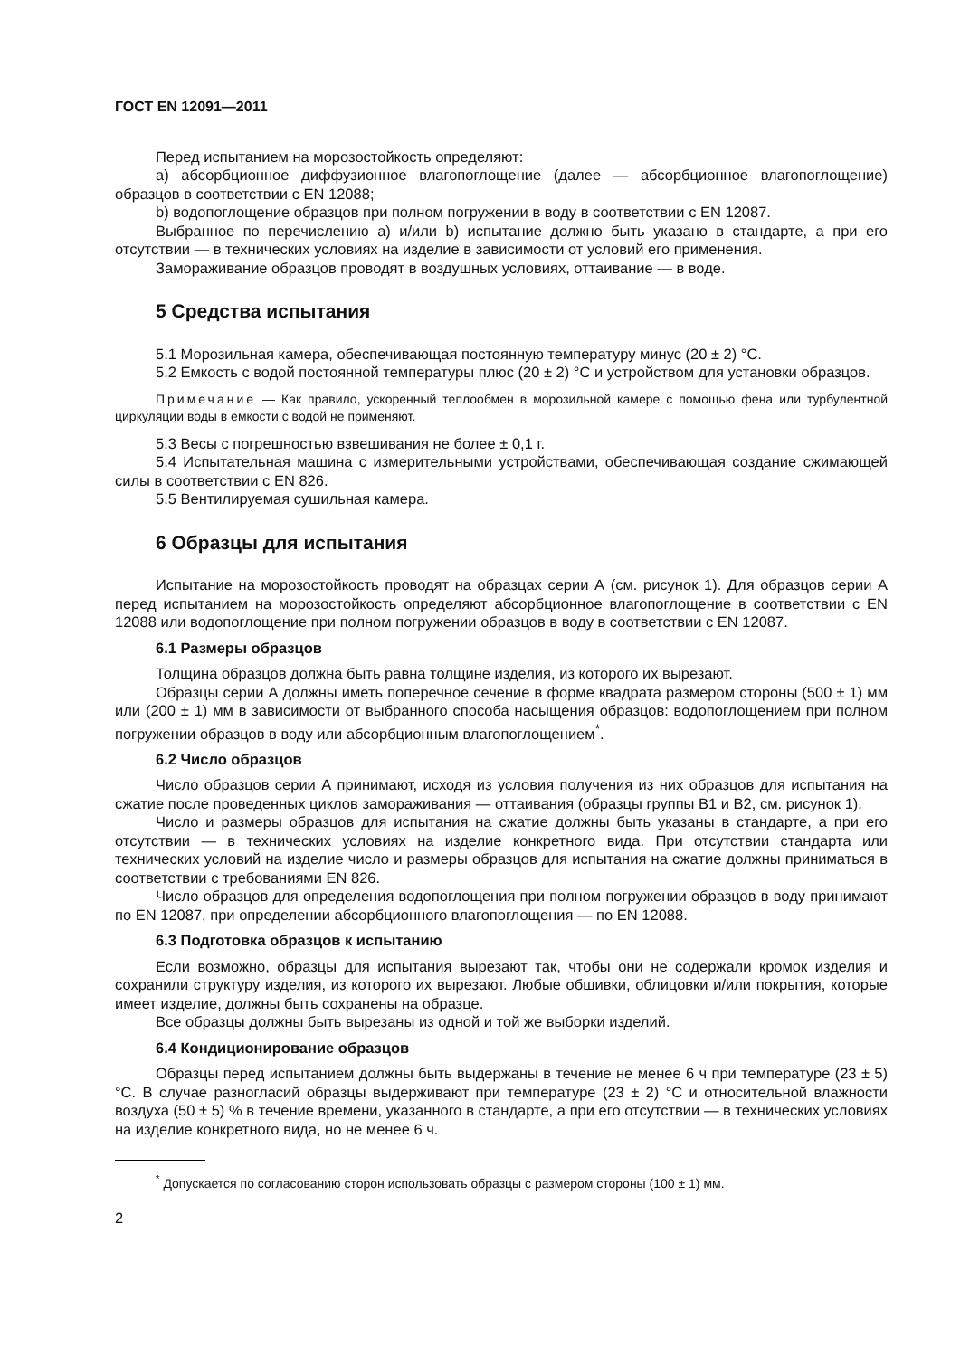ГОСТ EN 12091—2011
Перед испытанием на морозостойкость определяют:
а) абсорбционное диффузионное влагопоглощение (далее — абсорбционное влагопоглощение) образцов в соответствии с EN 12088;
b) водопоглощение образцов при полном погружении в воду в соответствии с EN 12087.
Выбранное по перечислению а) и/или b) испытание должно быть указано в стандарте, а при его отсутствии — в технических условиях на изделие в зависимости от условий его применения.
Замораживание образцов проводят в воздушных условиях, оттаивание — в воде.
5 Средства испытания
5.1 Морозильная камера, обеспечивающая постоянную температуру минус (20 ± 2) °С.
5.2 Емкость с водой постоянной температуры плюс (20 ± 2) °С и устройством для установки образцов.
Примечание — Как правило, ускоренный теплообмен в морозильной камере с помощью фена или турбулентной циркуляции воды в емкости с водой не применяют.
5.3 Весы с погрешностью взвешивания не более ± 0,1 г.
5.4 Испытательная машина с измерительными устройствами, обеспечивающая создание сжимающей силы в соответствии с EN 826.
5.5 Вентилируемая сушильная камера.
6 Образцы для испытания
Испытание на морозостойкость проводят на образцах серии А (см. рисунок 1). Для образцов серии А перед испытанием на морозостойкость определяют абсорбционное влагопоглощение в соответствии с EN 12088 или водопоглощение при полном погружении образцов в воду в соответствии с EN 12087.
6.1 Размеры образцов
Толщина образцов должна быть равна толщине изделия, из которого их вырезают.
Образцы серии А должны иметь поперечное сечение в форме квадрата размером стороны (500 ± 1) мм или (200 ± 1) мм в зависимости от выбранного способа насыщения образцов: водопоглощением при полном погружении образцов в воду или абсорбционным влагопоглощением<sup>*</sup>.
6.2 Число образцов
Число образцов серии А принимают, исходя из условия получения из них образцов для испытания на сжатие после проведенных циклов замораживания — оттаивания (образцы группы В1 и В2, см. рисунок 1).
Число и размеры образцов для испытания на сжатие должны быть указаны в стандарте, а при его отсутствии — в технических условиях на изделие конкретного вида. При отсутствии стандарта или технических условий на изделие число и размеры образцов для испытания на сжатие должны приниматься в соответствии с требованиями EN 826.
Число образцов для определения водопоглощения при полном погружении образцов в воду принимают по EN 12087, при определении абсорбционного влагопоглощения — по EN 12088.
6.3 Подготовка образцов к испытанию
Если возможно, образцы для испытания вырезают так, чтобы они не содержали кромок изделия и сохранили структуру изделия, из которого их вырезают. Любые обшивки, облицовки и/или покрытия, которые имеет изделие, должны быть сохранены на образце.
Все образцы должны быть вырезаны из одной и той же выборки изделий.
6.4 Кондиционирование образцов
Образцы перед испытанием должны быть выдержаны в течение не менее 6 ч при температуре (23 ± 5) °С. В случае разногласий образцы выдерживают при температуре (23 ± 2) °С и относительной влажности воздуха (50 ± 5) % в течение времени, указанного в стандарте, а при его отсутствии — в технических условиях на изделие конкретного вида, но не менее 6 ч.
<sup>*</sup> Допускается по согласованию сторон использовать образцы с размером стороны (100 ± 1) мм.
2